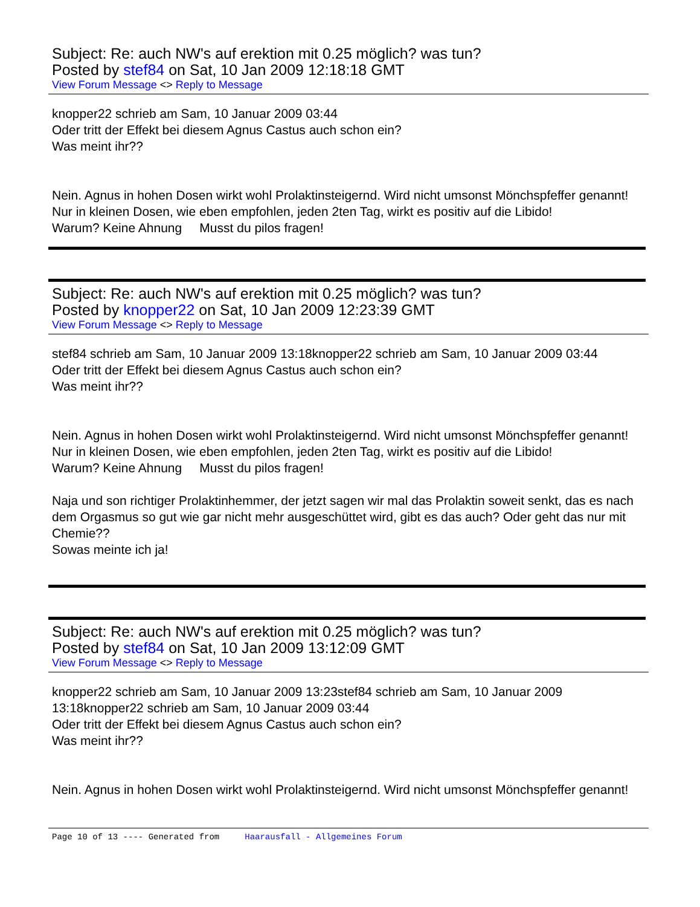Subject: Re: auch NW's auf erektion mit 0.25 möglich? was tun?
Posted by stef84 on Sat, 10 Jan 2009 12:18:18 GMT
View Forum Message <> Reply to Message
knopper22 schrieb am Sam, 10 Januar 2009 03:44
Oder tritt der Effekt bei diesem Agnus Castus auch schon ein?
Was meint ihr??
Nein. Agnus in hohen Dosen wirkt wohl Prolaktinsteigernd. Wird nicht umsonst Mönchspfeffer genannt!
Nur in kleinen Dosen, wie eben empfohlen, jeden 2ten Tag, wirkt es positiv auf die Libido!
Warum? Keine Ahnung Musst du pilos fragen!
Subject: Re: auch NW's auf erektion mit 0.25 möglich? was tun?
Posted by knopper22 on Sat, 10 Jan 2009 12:23:39 GMT
View Forum Message <> Reply to Message
stef84 schrieb am Sam, 10 Januar 2009 13:18knopper22 schrieb am Sam, 10 Januar 2009 03:44
Oder tritt der Effekt bei diesem Agnus Castus auch schon ein?
Was meint ihr??
Nein. Agnus in hohen Dosen wirkt wohl Prolaktinsteigernd. Wird nicht umsonst Mönchspfeffer genannt!
Nur in kleinen Dosen, wie eben empfohlen, jeden 2ten Tag, wirkt es positiv auf die Libido!
Warum? Keine Ahnung Musst du pilos fragen!
Naja und son richtiger Prolaktinhemmer, der jetzt sagen wir mal das Prolaktin soweit senkt, das es nach dem Orgasmus so gut wie gar nicht mehr ausgeschüttet wird, gibt es das auch? Oder geht das nur mit Chemie??
Sowas meinte ich ja!
Subject: Re: auch NW's auf erektion mit 0.25 möglich? was tun?
Posted by stef84 on Sat, 10 Jan 2009 13:12:09 GMT
View Forum Message <> Reply to Message
knopper22 schrieb am Sam, 10 Januar 2009 13:23stef84 schrieb am Sam, 10 Januar 2009 13:18knopper22 schrieb am Sam, 10 Januar 2009 03:44
Oder tritt der Effekt bei diesem Agnus Castus auch schon ein?
Was meint ihr??
Nein. Agnus in hohen Dosen wirkt wohl Prolaktinsteigernd. Wird nicht umsonst Mönchspfeffer genannt!
Page 10 of 13 ---- Generated from Haarausfall - Allgemeines Forum